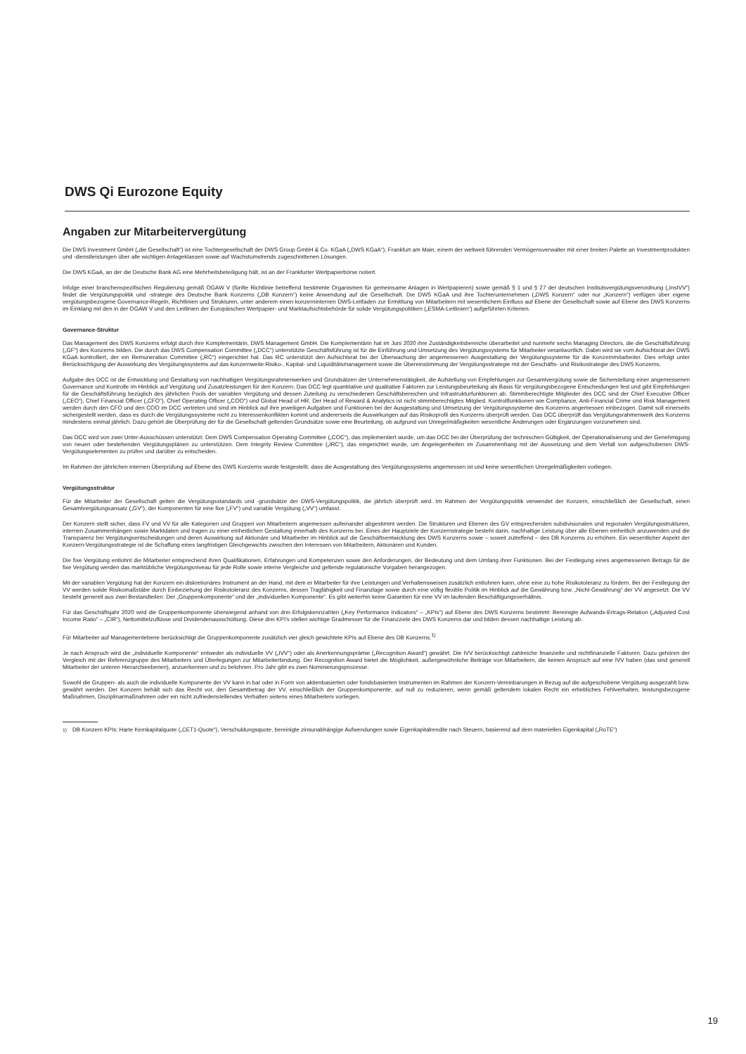DWS Qi Eurozone Equity
Angaben zur Mitarbeitervergütung
Die DWS Investment GmbH („die Gesellschaft“) ist eine Tochtergesellschaft der DWS Group GmbH & Co. KGaA („DWS KGaA“), Frankfurt am Main, einem der weltweit führenden Vermögensverwalter mit einer breiten Palette an Investmentprodukten und -dienstleistungen über alle wichtigen Anlageklassen sowie auf Wachstumstrends zugeschnittenen Lösungen.
Die DWS KGaA, an der die Deutsche Bank AG eine Mehrheitsbeteiligung hält, ist an der Frankfurter Wertpapierbörse notiert.
Infolge einer branchenspezifischen Regulierung gemäß OGAW V (fünfte Richtlinie betreffend bestimmte Organismen für gemeinsame Anlagen in Wertpapieren) sowie gemäß § 1 und § 27 der deutschen Institutsvergütungsverordnung („InstVV“) findet die Vergütungspolitik und -strategie des Deutsche Bank Konzerns („DB Konzern“) keine Anwendung auf die Gesellschaft. Die DWS KGaA und ihre Tochterunternehmen („DWS Konzern“ oder nur „Konzern“) verfügen über eigene vergütungsbezogene Governance-Regeln, Richtlinien und Strukturen, unter anderem einen konzerninternen DWS-Leitfaden zur Ermittlung von Mitarbeitern mit wesentlichem Einfluss auf Ebene der Gesellschaft sowie auf Ebene des DWS Konzerns im Einklang mit den in der OGAW V und den Leitlinien der Europäischen Wertpapier- und Marktaufsichtsbehörde für solide Vergütungspolitiken („ESMA-Leitlinien“) aufgeführten Kriterien.
Governance-Struktur
Das Management des DWS Konzerns erfolgt durch ihre Komplementärin, DWS Management GmbH. Die Komplementärin hat im Juni 2020 ihre Zuständigkeitsbereiche überarbeitet und nunmehr sechs Managing Directors, die die Geschäftsführung („GF“) des Konzerns bilden. Die durch das DWS Compensation Committee („DCC“) unterstützte Geschäftsführung ist für die Einführung und Umsetzung des Vergütungssystems für Mitarbeiter verantwortlich. Dabei wird sie vom Aufsichtsrat der DWS KGaA kontrolliert, der ein Remuneration Committee („RC“) eingerichtet hat. Das RC unterstützt den Aufsichtsrat bei der Überwachung der angemessenen Ausgestaltung der Vergütungssysteme für die Konzernmitarbeiter. Dies erfolgt unter Berücksichtigung der Auswirkung des Vergütungssystems auf das konzernweite Risiko-, Kapital- und Liquiditätsmanagement sowie die Übereinstimmung der Vergütungsstrategie mit der Geschäfts- und Risikostrategie des DWS Konzerns.
Aufgabe des DCC ist die Entwicklung und Gestaltung von nachhaltigen Vergütungsrahmenwerken und Grundsätzen der Unternehmenstätigkeit, die Aufstellung von Empfehlungen zur Gesamtvergütung sowie die Sicherstellung einer angemessenen Governance und Kontrolle im Hinblick auf Vergütung und Zusatzleistungen für den Konzern. Das DCC legt quantitative und qualitative Faktoren zur Leistungsbeurteilung als Basis für vergütungsbezogene Entscheidungen fest und gibt Empfehlungen für die Geschäftsführung bezüglich des jährlichen Pools der variablen Vergütung und dessen Zuteilung zu verschiedenen Geschäftsbereichen und Infrastrukturfunktionen ab. Stimmberechtigte Mitglieder des DCC sind der Chief Executive Officer („CEO“), Chief Financial Officer („CFO“), Chief Operating Officer („COO“) und Global Head of HR. Der Head of Reward & Analytics ist nicht stimmberechtigtes Mitglied. Kontrollfunktionen wie Compliance, Anti-Financial Crime und Risk Management werden durch den CFO und den COO im DCC vertreten und sind im Hinblick auf ihre jeweiligen Aufgaben und Funktionen bei der Ausgestaltung und Umsetzung der Vergütungssysteme des Konzerns angemessen einbezogen. Damit soll einerseits sichergestellt werden, dass es durch die Vergütungssysteme nicht zu Interessenkonflikten kommt und andererseits die Auswirkungen auf das Risikoprofil des Konzerns überprüft werden. Das DCC überprüft das Vergütungsrahmenwerk des Konzerns mindestens einmal jährlich. Dazu gehört die Überprüfung der für die Gesellschaft geltenden Grundsätze sowie eine Beurteilung, ob aufgrund von Unregelmäßigkeiten wesentliche Änderungen oder Ergänzungen vorzunehmen sind.
Das DCC wird von zwei Unter-Ausschüssen unterstützt: Dem DWS Compensation Operating Committee („COC“), das implementiert wurde, um das DCC bei der Überprüfung der technischen Gültigkeit, der Operationalisierung und der Genehmigung von neuen oder bestehenden Vergütungsplänen zu unterstützen. Dem Integrity Review Committee („IRC“), das eingerichtet wurde, um Angelegenheiten im Zusammenhang mit der Aussetzung und dem Verfall von aufgeschobenen DWS-Vergütungselementen zu prüfen und darüber zu entscheiden.
Im Rahmen der jährlichen internen Überprüfung auf Ebene des DWS Konzerns wurde festgestellt, dass die Ausgestaltung des Vergütungssystems angemessen ist und keine wesentlichen Unregelmäßigkeiten vorliegen.
Vergütungsstruktur
Für die Mitarbeiter der Gesellschaft gelten die Vergütungsstandards und -grundsätze der DWS-Vergütungspolitik, die jährlich überprüft wird. Im Rahmen der Vergütungspolitik verwendet der Konzern, einschließlich der Gesellschaft, einen Gesamtvergütungsansatz („GV“), der Komponenten für eine fixe („FV“) und variable Vergütung („VV“) umfasst.
Der Konzern stellt sicher, dass FV und VV für alle Kategorien und Gruppen von Mitarbeitern angemessen aufeinander abgestimmt werden. Die Strukturen und Ebenen des GV entsprechenden subdivisionalen und regionalen Vergütungsstrukturen, internen Zusammenhängen sowie Marktdaten und tragen zu einer einheitlichen Gestaltung innerhalb des Konzerns bei. Eines der Hauptziele der Konzernstrategie besteht darin, nachhaltige Leistung über alle Ebenen einheitlich anzuwenden und die Transparenz bei Vergütungsentscheidungen und deren Auswirkung auf Aktionäre und Mitarbeiter im Hinblick auf die Geschäftsentwicklung des DWS Konzerns sowie – soweit zutreffend – des DB Konzerns zu erhöhen. Ein wesentlicher Aspekt der Konzern-Vergütungsstrategie ist die Schaffung eines langfristigen Gleichgewichts zwischen den Interessen von Mitarbeitern, Aktionären und Kunden.
Die fixe Vergütung entlohnt die Mitarbeiter entsprechend ihren Qualifikationen, Erfahrungen und Kompetenzen sowie den Anforderungen, der Bedeutung und dem Umfang ihrer Funktionen. Bei der Festlegung eines angemessenen Betrags für die fixe Vergütung werden das marktübliche Vergütungsniveau für jede Rolle sowie interne Vergleiche und geltende regulatorische Vorgaben herangezogen.
Mit der variablen Vergütung hat der Konzern ein diskretionäres Instrument an der Hand, mit dem er Mitarbeiter für ihre Leistungen und Verhaltensweisen zusätzlich entlohnen kann, ohne eine zu hohe Risikotoleranz zu fördern. Bei der Festlegung der VV werden solide Risikomaßstäbe durch Einbeziehung der Risikotoleranz des Konzerns, dessen Tragfähigkeit und Finanzlage sowie durch eine völlig flexible Politik im Hinblick auf die Gewährung bzw. „Nicht-Gewährung“ der VV angesetzt. Die VV besteht generell aus zwei Bestandteilen: Der „Gruppenkomponente“ und der „individuellen Komponente“. Es gibt weiterhin keine Garantien für eine VV im laufenden Beschäftigungsverhältnis.
Für das Geschäftsjahr 2020 wird die Gruppenkomponente überwiegend anhand von drei Erfolgskennzahlen („Key Performance Indicators“ – „KPIs“) auf Ebene des DWS Konzerns bestimmt: Bereinigte Aufwands-Ertrags-Relation („Adjusted Cost Income Ratio“ – „CIR“), Nettomittelzuflüsse und Dividendenausschüttung. Diese drei KPI’s stellen wichtige Gradmesser für die Finanzziele des DWS Konzerns dar und bilden dessen nachhaltige Leistung ab.
Für Mitarbeiter auf Managementebene berücksichtigt die Gruppenkomponente zusätzlich vier gleich gewichtete KPIs auf Ebene des DB Konzerns.<sup>1)</sup>
Je nach Anspruch wird die „individuelle Komponente“ entweder als individuelle VV („IVV“) oder als Anerkennungsprämie („Recognition Award“) gewährt. Die IVV berücksichtigt zahlreiche finanzielle und nichtfinanzielle Faktoren. Dazu gehören der Vergleich mit der Referenzgruppe des Mitarbeiters und Überlegungen zur Mitarbeiterbindung. Der Recognition Award bietet die Möglichkeit, außergewöhnliche Beiträge von Mitarbeitern, die keinen Anspruch auf eine IVV haben (das sind generell Mitarbeiter der unteren Hierarchieebenen), anzuerkennen und zu belohnen. Pro Jahr gibt es zwei Nominierungsprozesse.
Sowohl die Gruppen- als auch die individuelle Komponente der VV kann in bar oder in Form von aktienbasierten oder fondsbasierten Instrumenten im Rahmen der Konzern-Vereinbarungen in Bezug auf die aufgeschobene Vergütung ausgezahlt bzw. gewährt werden. Der Konzern behält sich das Recht vor, den Gesamtbetrag der VV, einschließlich der Gruppenkomponente, auf null zu reduzieren, wenn gemäß geltendem lokalen Recht ein erhebliches Fehlverhalten, leistungsbezogene Maßnahmen, Disziplinarmaßnahmen oder ein nicht zufriedenstellendes Verhalten seitens eines Mitarbeiters vorliegen.
<sup>1)</sup> DB Konzern KPIs: Harte Kernkapitalquote („CET1-Quote“), Verschuldungsquote, bereinigte zinsunabhängige Aufwendungen sowie Eigenkapitalrendite nach Steuern, basierend auf dem materiellen Eigenkapital („RoTE“)
19